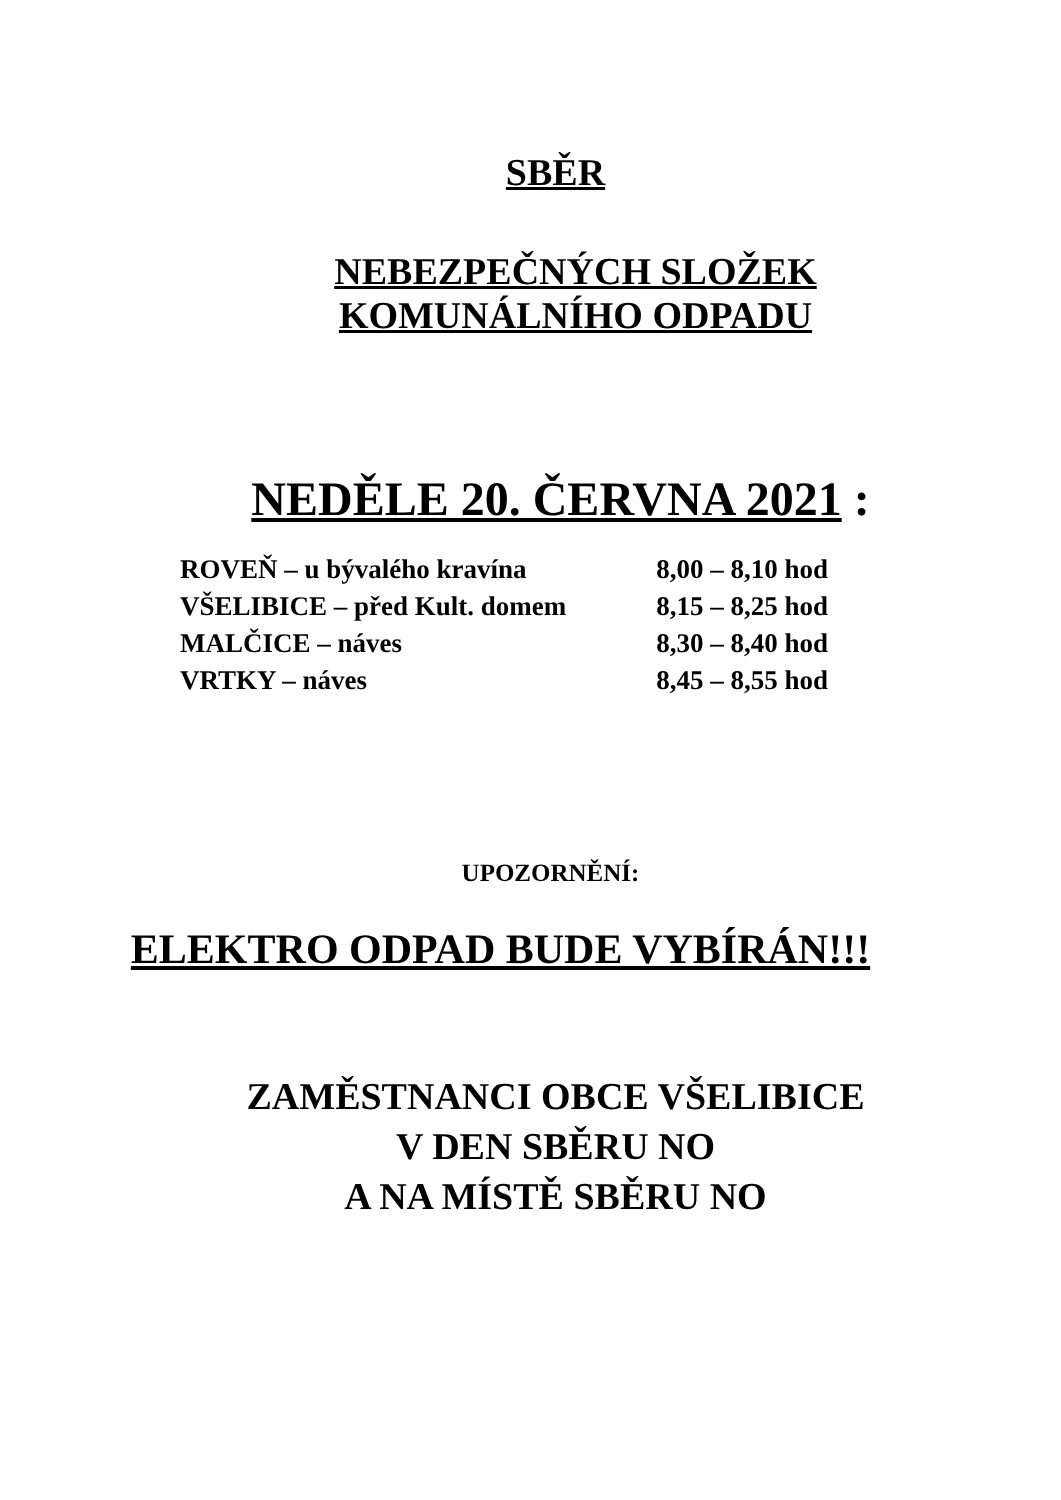SBĚR
NEBEZPEČNÝCH SLOŽEK
KOMUNÁLNÍHO ODPADU
NEDĚLE 20. ČERVNA 2021 :
| ROVEŇ – u bývalého kravína | 8,00 – 8,10 hod |
| VŠELIBICE – před Kult. domem | 8,15 – 8,25 hod |
| MALČICE – náves | 8,30 – 8,40 hod |
| VRTKY – náves | 8,45 – 8,55 hod |
UPOZORNĚNÍ:
ELEKTRO ODPAD BUDE VYBÍRÁN!!!
ZAMĚSTNANCI OBCE VŠELIBICE
V DEN SBĚRU NO
A NA MÍSTĚ SBĚRU NO